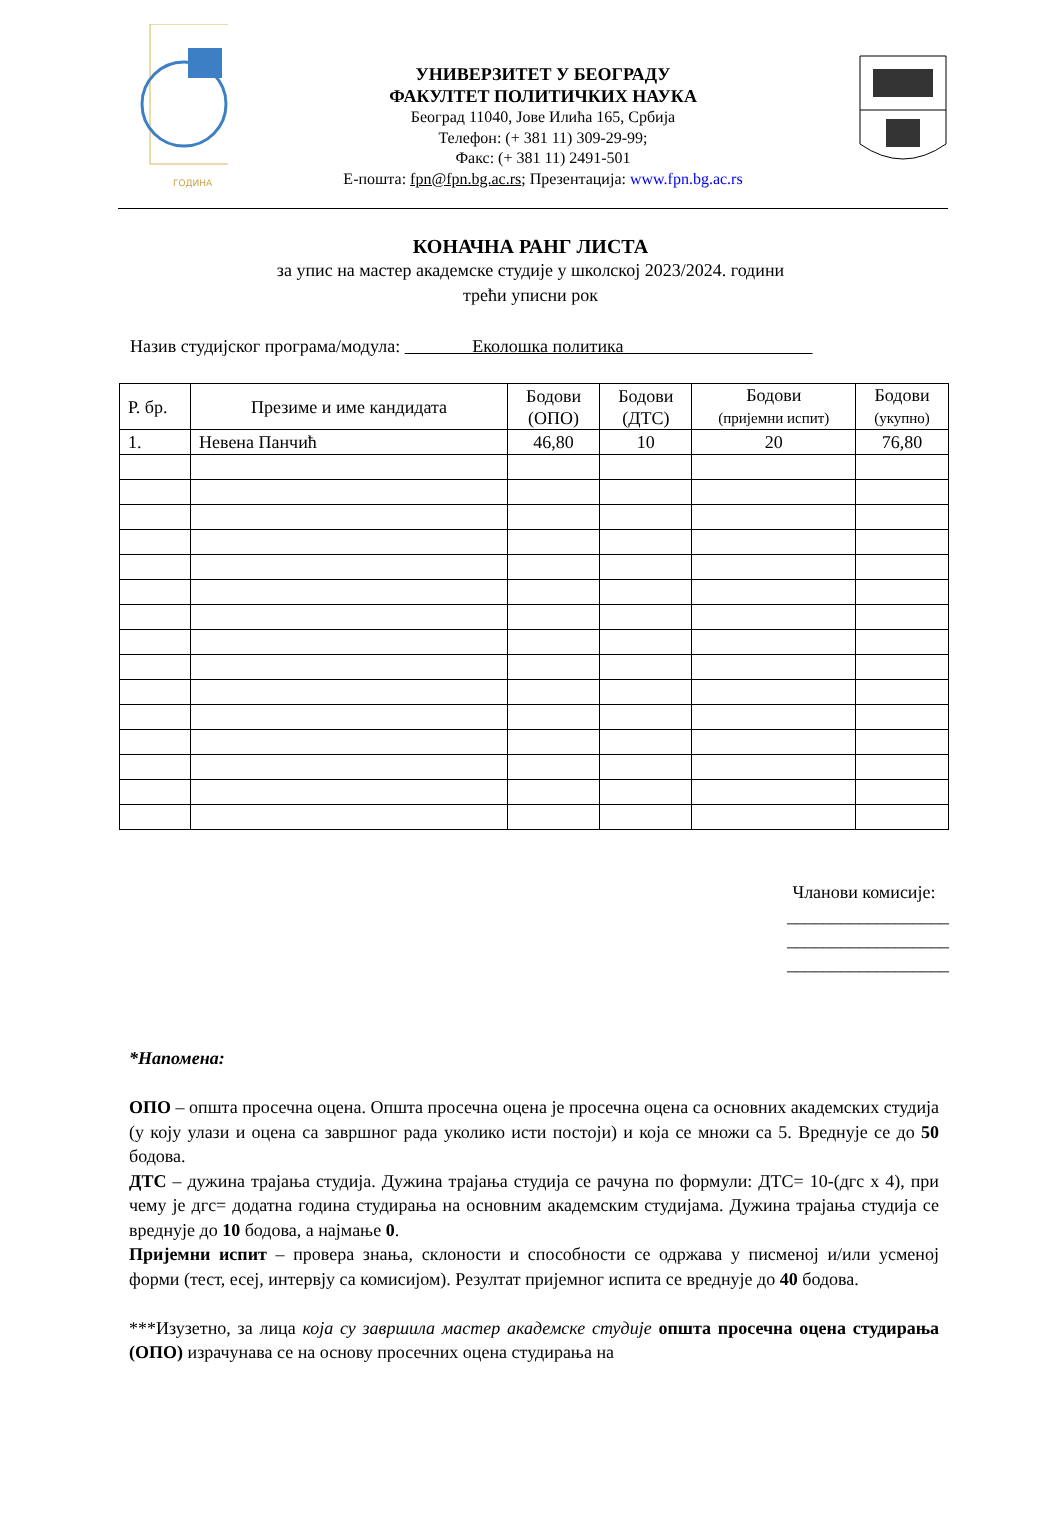ГОДИНА
УНИВЕРЗИТЕТ У БЕОГРАДУ
ФАКУЛТЕТ ПОЛИТИЧКИХ НАУКА
Београд 11040, Јове Илића 165, Србија
Телефон: (+ 381 11) 309-29-99;
Факс: (+ 381 11) 2491-501
Е-пошта: fpn@fpn.bg.ac.rs; Презентација: www.fpn.bg.ac.rs
КОНАЧНА РАНГ ЛИСТА
за упис на мастер академске студије у школској 2023/2024. години
трећи уписни рок
Назив студијског програма/модула: Еколошка политика
| Р. бр. | Презиме и име кандидата | Бодови (ОПО) | Бодови (ДТС) | Бодови (пријемни испит) | Бодови (укупно) |
| --- | --- | --- | --- | --- | --- |
| 1. | Невена Панчић | 46,80 | 10 | 20 | 76,80 |
Чланови комисије:
__________________
__________________
__________________
*Напомена:
ОПО – општа просечна оцена. Општа просечна оцена је просечна оцена са основних академских студија (у коју улази и оцена са завршног рада уколико исти постоји) и која се множи са 5. Вреднује се до 50 бодова.
ДТС – дужина трајања студија. Дужина трајања студија се рачуна по формули: ДТС= 10-(дгс x 4), при чему је дгс= додатна година студирања на основним академским студијама. Дужина трајања студија се вреднује до 10 бодова, а најмање 0.
Пријемни испит – провера знања, склоности и способности се одржава у писменој и/или усменој форми (тест, есеј, интервју са комисијом). Резултат пријемног испита се вреднује до 40 бодова.
***Изузетно, за лица која су завршила мастер академске студије општа просечна оцена студирања (ОПО) израчунава се на основу просечних оцена студирања на